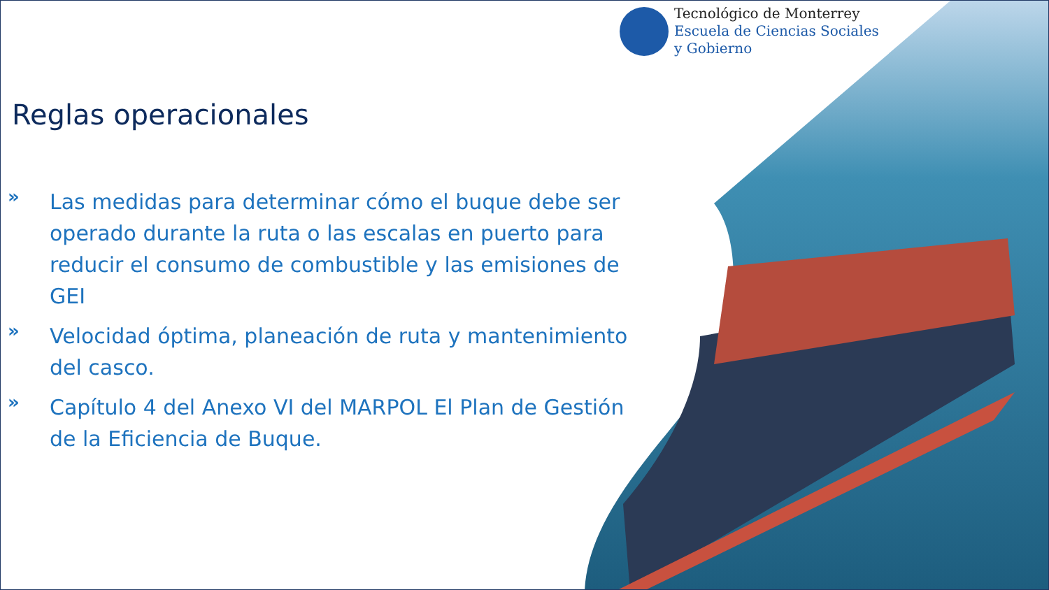Tecnológico de Monterrey
Escuela de Ciencias Sociales
y Gobierno
Reglas operacionales
» Las medidas para determinar cómo el buque debe ser operado durante la ruta o las escalas en puerto para reducir el consumo de combustible y las emisiones de GEI
» Velocidad óptima, planeación de ruta y mantenimiento del casco.
» Capítulo 4 del Anexo VI del MARPOL El Plan de Gestión de la Eficiencia de Buque.